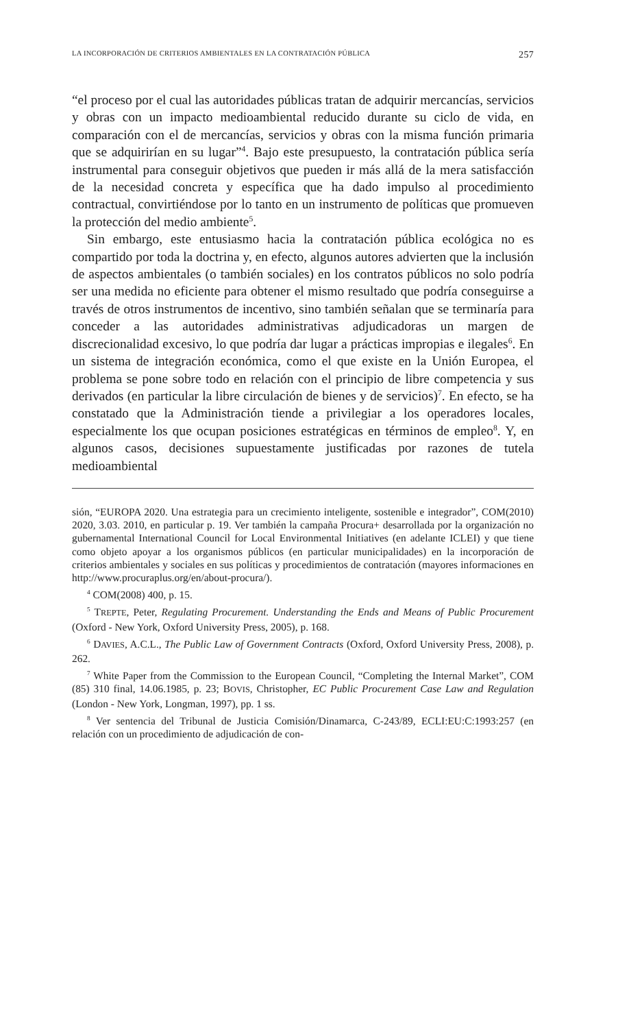LA INCORPORACIÓN DE CRITERIOS AMBIENTALES EN LA CONTRATACIÓN PÚBLICA 257
“el proceso por el cual las autoridades públicas tratan de adquirir mercancías, servicios y obras con un impacto medioambiental reducido durante su ciclo de vida, en comparación con el de mercancías, servicios y obras con la misma función primaria que se adquirirían en su lugar”<sup>4</sup>. Bajo este presupuesto, la contratación pública sería instrumental para conseguir objetivos que pueden ir más allá de la mera satisfacción de la necesidad concreta y específica que ha dado impulso al procedimiento contractual, convirtiéndose por lo tanto en un instrumento de políticas que promueven la protección del medio ambiente<sup>5</sup>.
Sin embargo, este entusiasmo hacia la contratación pública ecológica no es compartido por toda la doctrina y, en efecto, algunos autores advierten que la inclusión de aspectos ambientales (o también sociales) en los contratos públicos no solo podría ser una medida no eficiente para obtener el mismo resultado que podría conseguirse a través de otros instrumentos de incentivo, sino también señalan que se terminaría para conceder a las autoridades administrativas adjudicadoras un margen de discrecionalidad excesivo, lo que podría dar lugar a prácticas impropias e ilegales<sup>6</sup>. En un sistema de integración económica, como el que existe en la Unión Europea, el problema se pone sobre todo en relación con el principio de libre competencia y sus derivados (en particular la libre circulación de bienes y de servicios)<sup>7</sup>. En efecto, se ha constatado que la Administración tiende a privilegiar a los operadores locales, especialmente los que ocupan posiciones estratégicas en términos de empleo<sup>8</sup>. Y, en algunos casos, decisiones supuestamente justificadas por razones de tutela medioambiental
sión, “EUROPA 2020. Una estrategia para un crecimiento inteligente, sostenible e integrador”, COM(2010) 2020, 3.03. 2010, en particular p. 19. Ver también la campaña Procura+ desarrollada por la organización no gubernamental International Council for Local Environmental Initiatives (en adelante ICLEI) y que tiene como objeto apoyar a los organismos públicos (en particular municipalidades) en la incorporación de criterios ambientales y sociales en sus políticas y procedimientos de contratación (mayores informaciones en http://www.procuraplus.org/en/about-procura/).
<sup>4</sup> COM(2008) 400, p. 15.
<sup>5</sup> TREPTE, Peter, Regulating Procurement. Understanding the Ends and Means of Public Procurement (Oxford - New York, Oxford University Press, 2005), p. 168.
<sup>6</sup> DAVIES, A.C.L., The Public Law of Government Contracts (Oxford, Oxford University Press, 2008), p. 262.
<sup>7</sup> White Paper from the Commission to the European Council, “Completing the Internal Market”, COM (85) 310 final, 14.06.1985, p. 23; BOVIS, Christopher, EC Public Procurement Case Law and Regulation (London - New York, Longman, 1997), pp. 1 ss.
<sup>8</sup> Ver sentencia del Tribunal de Justicia Comisión/Dinamarca, C-243/89, ECLI:EU:C:1993:257 (en relación con un procedimiento de adjudicación de con-